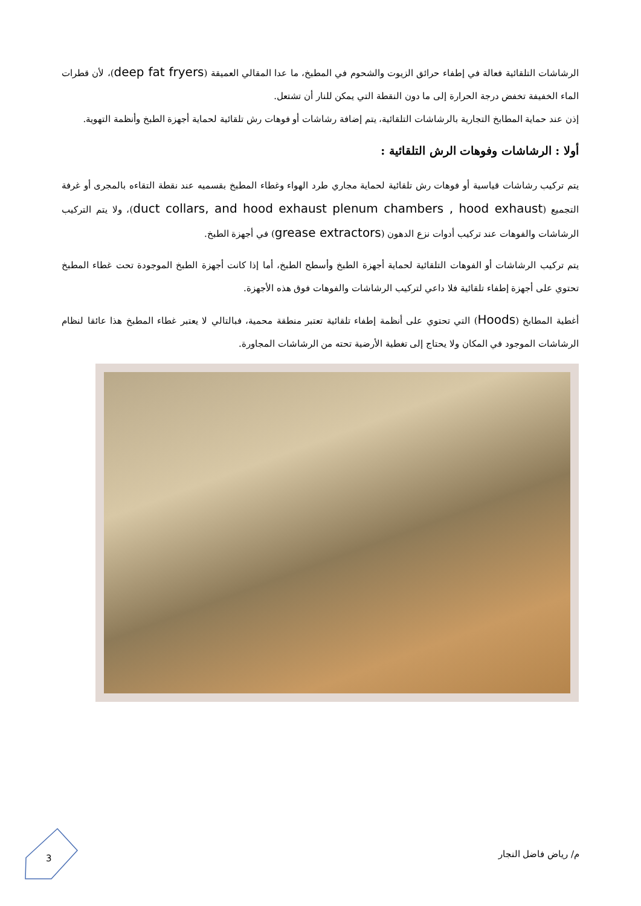الرشاشات التلقائية فعالة في إطفاء حرائق الزيوت والشحوم في المطبخ، ما عدا المقالي العميقة (deep fat fryers)، لأن قطرات الماء الخفيفة تخفض درجة الحرارة إلى ما دون النقطة التي يمكن للنار أن تشتعل.
إذن عند حماية المطابخ التجارية بالرشاشات التلقائية، يتم إضافة رشاشات أو فوهات رش تلقائية لحماية أجهزة الطبخ وأنظمة التهوية.
أولا : الرشاشات وفوهات الرش التلقائية :
يتم تركيب رشاشات قياسية أو فوهات رش تلقائية لحماية مجاري طرد الهواء وغطاء المطبخ بقسميه عند نقطة التقاءه بالمجرى أو غرفة التجميع (duct collars, and hood exhaust plenum chambers , hood exhaust)، ولا يتم التركيب الرشاشات والفوهات عند تركيب أدوات نزع الدهون (grease extractors) في أجهزة الطبخ.
يتم تركيب الرشاشات أو الفوهات التلقائية لحماية أجهزة الطبخ وأسطح الطبخ، أما إذا كانت أجهزة الطبخ الموجودة تحت غطاء المطبخ تحتوي على أجهزة إطفاء تلقائية فلا داعي لتركيب الرشاشات والفوهات فوق هذه الأجهزة.
أغطية المطابخ (Hoods) التي تحتوي على أنظمة إطفاء تلقائية تعتبر منطقة محمية، فبالتالي لا يعتبر غطاء المطبخ هذا عائقا لنظام الرشاشات الموجود في المكان ولا يحتاج إلى تغطية الأرضية تحته من الرشاشات المجاورة.
م/ رياض فاضل النجار
3